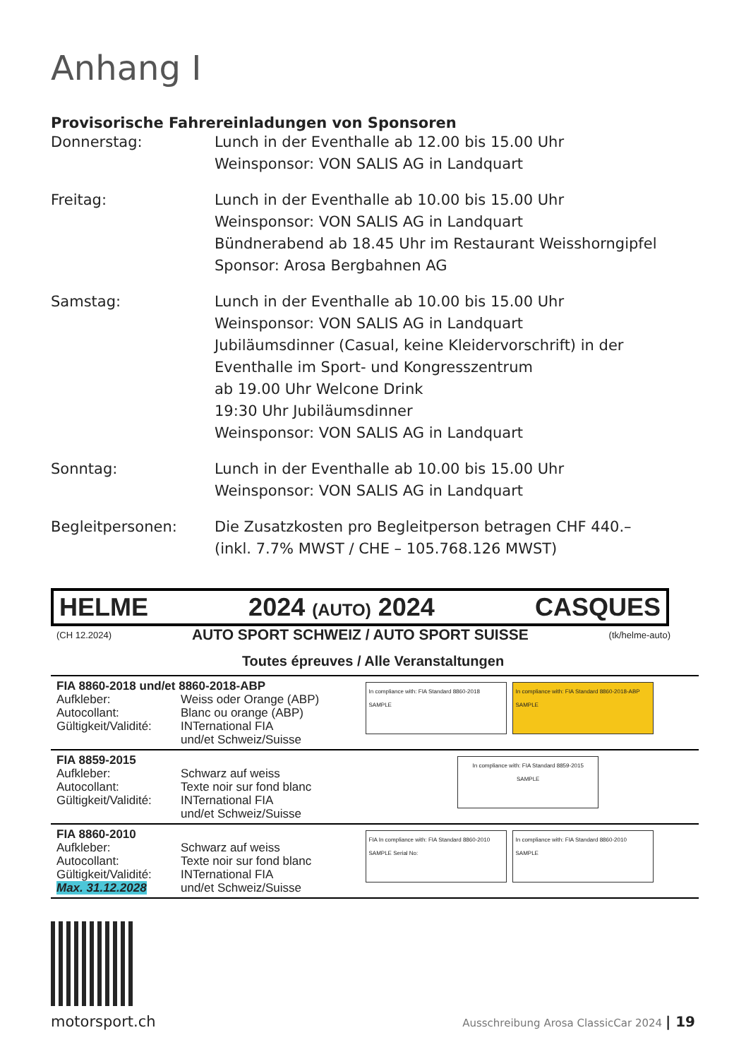Anhang I
Provisorische Fahrereinladungen von Sponsoren
Donnerstag: Lunch in der Eventhalle ab 12.00 bis 15.00 Uhr
Weinsponsor: VON SALIS AG in Landquart
Freitag: Lunch in der Eventhalle ab 10.00 bis 15.00 Uhr
Weinsponsor: VON SALIS AG in Landquart
Bündnerabend ab 18.45 Uhr im Restaurant Weisshorngipfel
Sponsor: Arosa Bergbahnen AG
Samstag: Lunch in der Eventhalle ab 10.00 bis 15.00 Uhr
Weinsponsor: VON SALIS AG in Landquart
Jubiläumsdinner (Casual, keine Kleidervorschrift) in der Eventhalle im Sport- und Kongresszentrum
ab 19.00 Uhr Welcone Drink
19:30 Uhr Jubiläumsdinner
Weinsponsor: VON SALIS AG in Landquart
Sonntag: Lunch in der Eventhalle ab 10.00 bis 15.00 Uhr
Weinsponsor: VON SALIS AG in Landquart
Begleitpersonen: Die Zusatzkosten pro Begleitperson betragen CHF 440.–
(inkl. 7.7% MWST / CHE – 105.768.126 MWST)
HELME 2024 (AUTO) 2024 CASQUES
(CH 12.2024) AUTO SPORT SCHWEIZ / AUTO SPORT SUISSE (tk/helme-auto)
Toutes épreuves / Alle Veranstaltungen
| FIA 8860-2018 und/et 8860-2018-ABP Aufkleber: Weiss oder Orange (ABP) Autocollant: Blanc ou orange (ABP) Gültigkeit/Validité: INTernational FIA und/et Schweiz/Suisse | In compliance with: FIA Standard 8860-2018 SAMPLE In compliance with: FIA Standard 8860-2018-ABP SAMPLE |
| FIA 8859-2015 Aufkleber: Schwarz auf weiss Autocollant: Texte noir sur fond blanc Gültigkeit/Validité: INTernational FIA und/et Schweiz/Suisse | In compliance with: FIA Standard 8859-2015 SAMPLE |
| FIA 8860-2010 Aufkleber: Schwarz auf weiss Autocollant: Texte noir sur fond blanc Gültigkeit/Validité: INTernational FIA Max. 31.12.2028 und/et Schweiz/Suisse | FIA In compliance with: FIA Standard 8860-2010 SAMPLE Serial No: In compliance with: FIA Standard 8860-2010 SAMPLE |
motorsport.ch Ausschreibung Arosa ClassicCar 2024 | 19